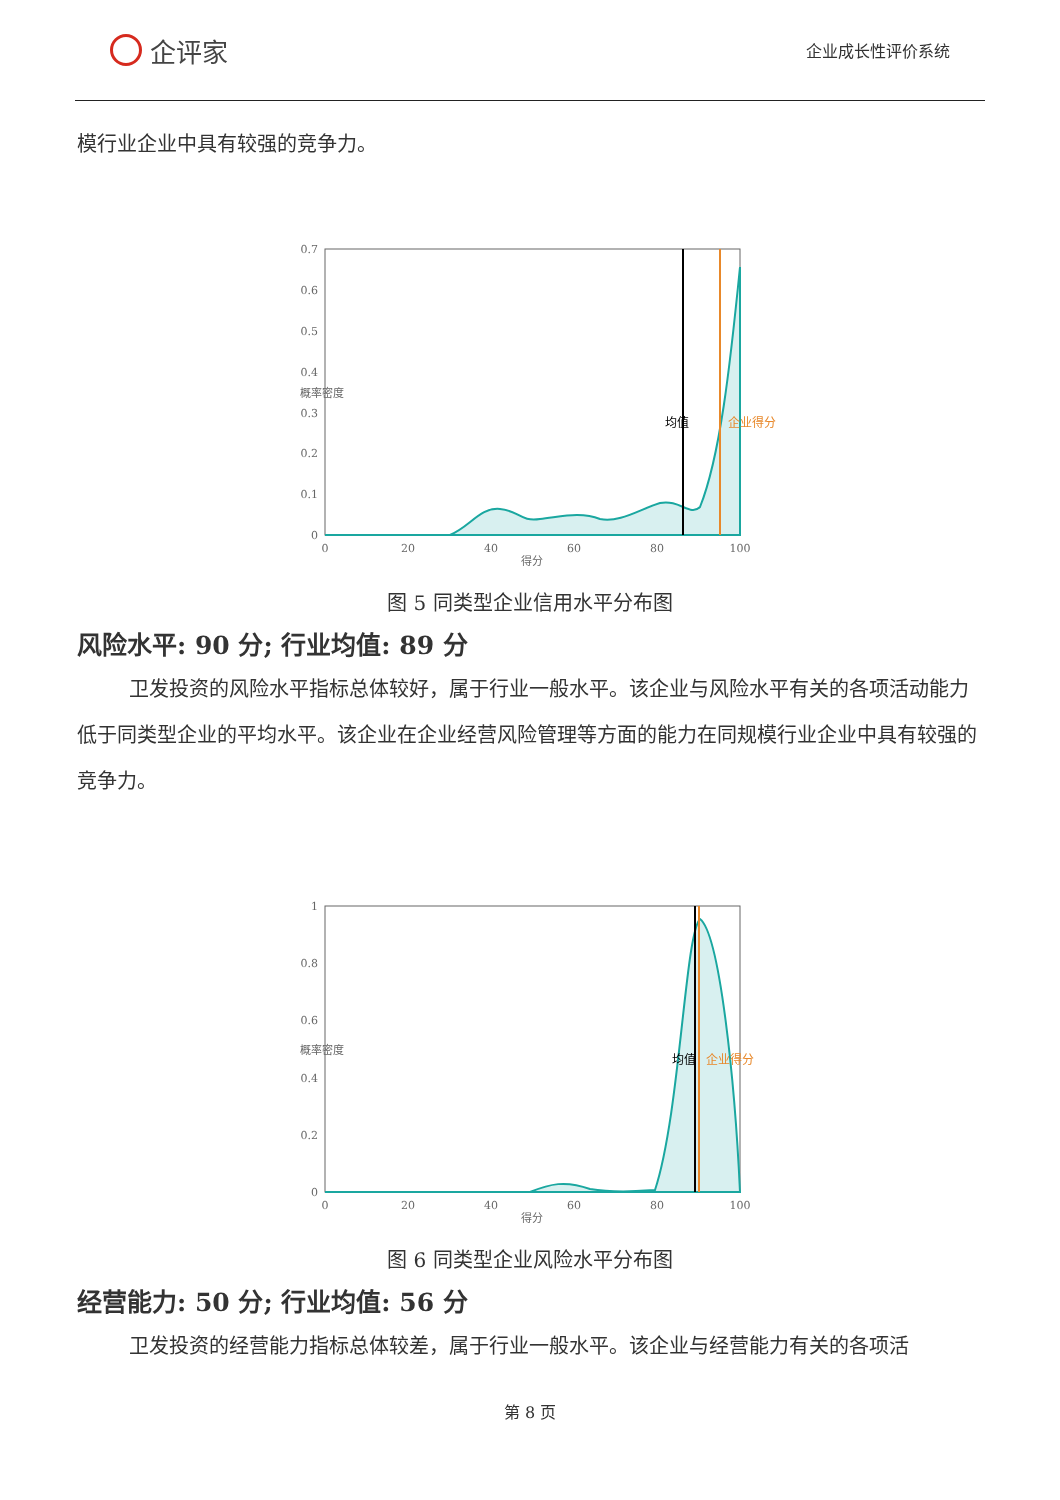企评家
企业成长性评价系统
模行业企业中具有较强的竞争力。
0.7
0.6
0.5
0.4
0.3
0.2
0.1
0
0
20
40
60
80
100
得分
概率密度
均值
企业得分
图 5 同类型企业信用水平分布图
风险水平: 90 分; 行业均值: 89 分
卫发投资的风险水平指标总体较好，属于行业一般水平。该企业与风险水平有关的各项活动能力低于同类型企业的平均水平。该企业在企业经营风险管理等方面的能力在同规模行业企业中具有较强的竞争力。
1
0.8
0.6
0.4
0.2
0
0
20
40
60
80
100
得分
概率密度
均值
企业得分
图 6 同类型企业风险水平分布图
经营能力: 50 分; 行业均值: 56 分
卫发投资的经营能力指标总体较差，属于行业一般水平。该企业与经营能力有关的各项活
第 8 页